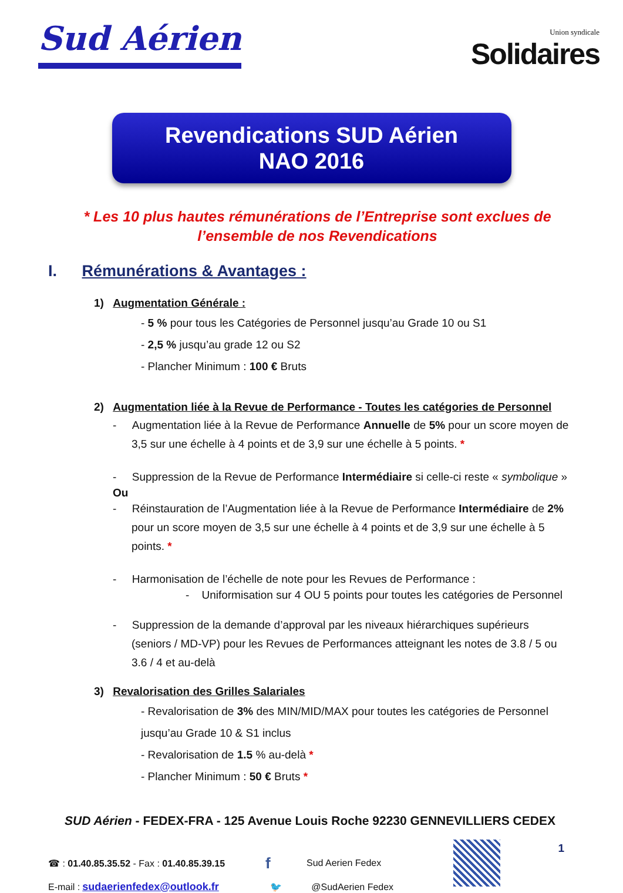Sud Aérien
Union syndicale
Solidaires
Revendications SUD Aérien
NAO 2016
* Les 10 plus hautes rémunérations de l’Entreprise sont exclues de l’ensemble de nos Revendications
I. Rémunérations & Avantages :
1) Augmentation Générale :
- 5 % pour tous les Catégories de Personnel jusqu’au Grade 10 ou S1
- 2,5 % jusqu’au grade 12 ou S2
- Plancher Minimum : 100 € Bruts
2) Augmentation liée à la Revue de Performance - Toutes les catégories de Personnel
- Augmentation liée à la Revue de Performance Annuelle de 5% pour un score moyen de 3,5 sur une échelle à 4 points et de 3,9 sur une échelle à 5 points. *
- Suppression de la Revue de Performance Intermédiaire si celle-ci reste « symbolique »
Ou
- Réinstauration de l’Augmentation liée à la Revue de Performance Intermédiaire de 2% pour un score moyen de 3,5 sur une échelle à 4 points et de 3,9 sur une échelle à 5 points. *
- Harmonisation de l’échelle de note pour les Revues de Performance :
- Uniformisation sur 4 OU 5 points pour toutes les catégories de Personnel
- Suppression de la demande d’approval par les niveaux hiérarchiques supérieurs (seniors / MD-VP) pour les Revues de Performances atteignant les notes de 3.8 / 5 ou 3.6 / 4 et au-delà
3) Revalorisation des Grilles Salariales
- Revalorisation de 3% des MIN/MID/MAX pour toutes les catégories de Personnel jusqu’au Grade 10 & S1 inclus
- Revalorisation de 1.5 % au-delà *
- Plancher Minimum : 50 € Bruts *
SUD Aérien - FEDEX-FRA - 125 Avenue Louis Roche 92230 GENNEVILLIERS CEDEX
☎ : 01.40.85.35.52 - Fax : 01.40.85.39.15 f Sud Aerien Fedex
E-mail : sudaerienfedex@outlook.fr 🐦 @SudAerien Fedex
1